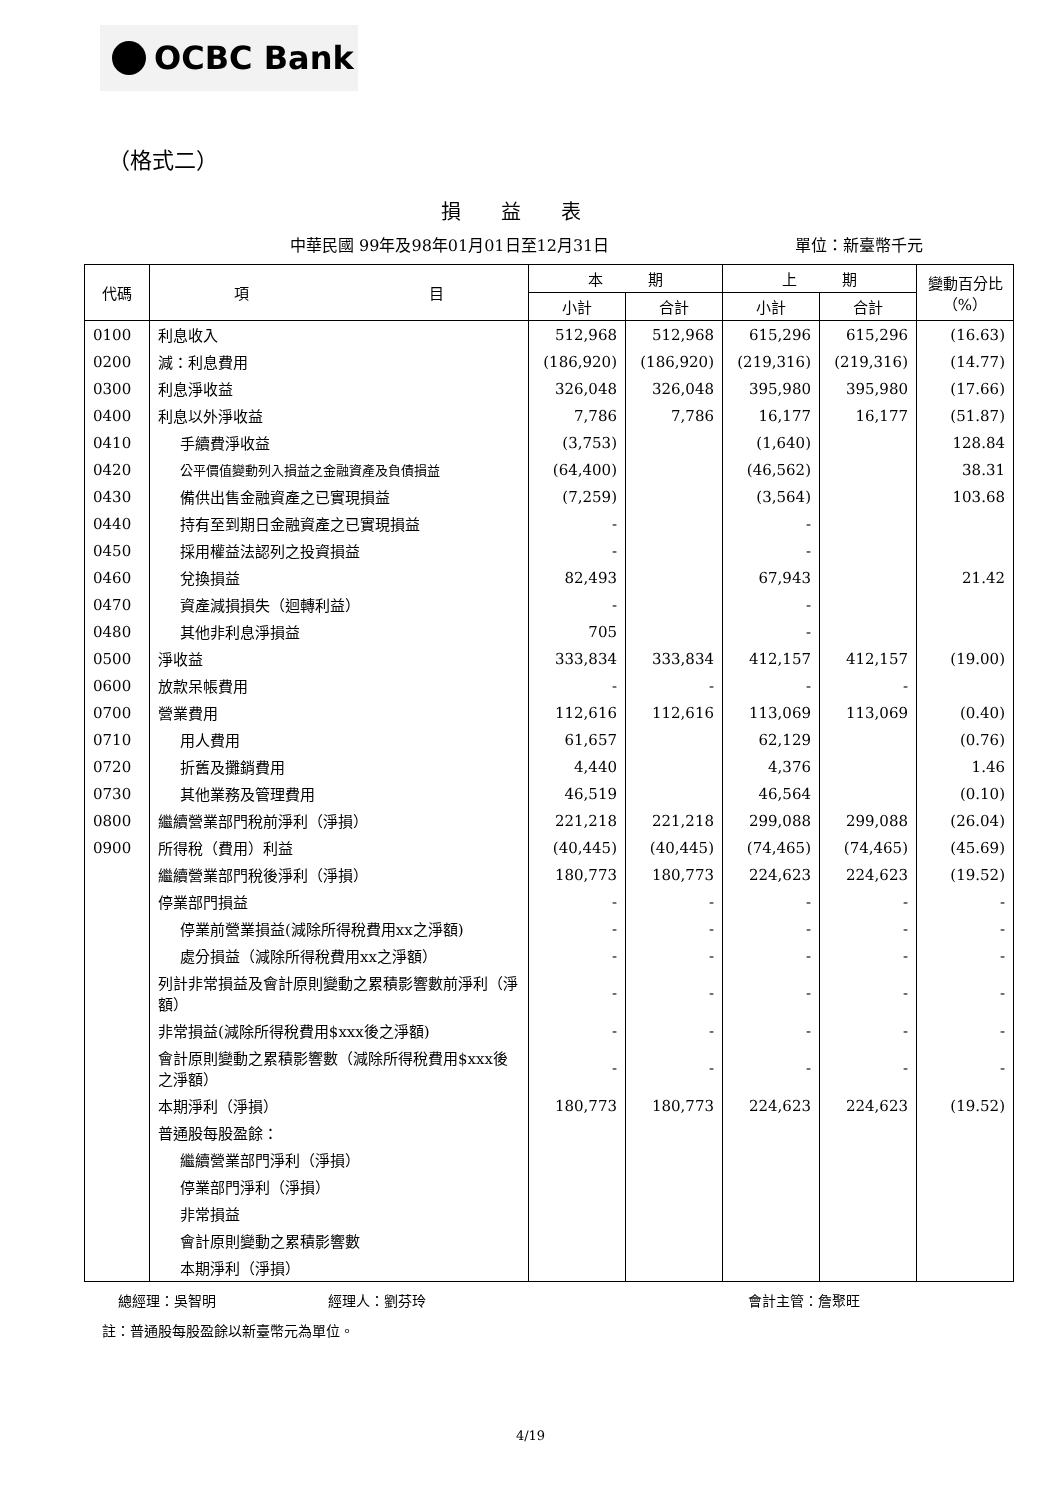OCBC Bank
（格式二）
損益表
中華民國 99年及98年01月01日至12月31日
單位：新臺幣千元
| 代碼 | 項 目 | 本 期 | | 上 期 | | 變動百分比（%） |
| --- | --- | --- | --- | --- | --- | --- |
| | | 小計 | 合計 | 小計 | 合計 | |
| 0100 | 利息收入 | 512,968 | 512,968 | 615,296 | 615,296 | (16.63) |
| 0200 | 減：利息費用 | (186,920) | (186,920) | (219,316) | (219,316) | (14.77) |
| 0300 | 利息淨收益 | 326,048 | 326,048 | 395,980 | 395,980 | (17.66) |
| 0400 | 利息以外淨收益 | 7,786 | 7,786 | 16,177 | 16,177 | (51.87) |
| 0410 | 手續費淨收益 | (3,753) | | (1,640) | | 128.84 |
| 0420 | 公平價值變動列入損益之金融資產及負債損益 | (64,400) | | (46,562) | | 38.31 |
| 0430 | 備供出售金融資產之已實現損益 | (7,259) | | (3,564) | | 103.68 |
| 0440 | 持有至到期日金融資產之已實現損益 | - | | - | | |
| 0450 | 採用權益法認列之投資損益 | - | | - | | |
| 0460 | 兌換損益 | 82,493 | | 67,943 | | 21.42 |
| 0470 | 資產減損損失（迴轉利益） | - | | - | | |
| 0480 | 其他非利息淨損益 | 705 | | - | | |
| 0500 | 淨收益 | 333,834 | 333,834 | 412,157 | 412,157 | (19.00) |
| 0600 | 放款呆帳費用 | - | - | - | - | |
| 0700 | 營業費用 | 112,616 | 112,616 | 113,069 | 113,069 | (0.40) |
| 0710 | 用人費用 | 61,657 | | 62,129 | | (0.76) |
| 0720 | 折舊及攤銷費用 | 4,440 | | 4,376 | | 1.46 |
| 0730 | 其他業務及管理費用 | 46,519 | | 46,564 | | (0.10) |
| 0800 | 繼續營業部門稅前淨利（淨損） | 221,218 | 221,218 | 299,088 | 299,088 | (26.04) |
| 0900 | 所得稅（費用）利益 | (40,445) | (40,445) | (74,465) | (74,465) | (45.69) |
| | 繼續營業部門稅後淨利（淨損） | 180,773 | 180,773 | 224,623 | 224,623 | (19.52) |
| | 停業部門損益 | - | - | - | - | - |
| | 停業前營業損益(減除所得稅費用xx之淨額) | - | - | - | - | - |
| | 處分損益（減除所得稅費用xx之淨額） | - | - | - | - | - |
| | 列計非常損益及會計原則變動之累積影響數前淨利（淨額） | - | - | - | - | - |
| | 非常損益(減除所得稅費用$xxx後之淨額) | - | - | - | - | - |
| | 會計原則變動之累積影響數（減除所得稅費用$xxx後之淨額） | - | - | - | - | - |
| | 本期淨利（淨損） | 180,773 | 180,773 | 224,623 | 224,623 | (19.52) |
| | 普通股每股盈餘： | | | | | |
| | 繼續營業部門淨利（淨損） | | | | | |
| | 停業部門淨利（淨損） | | | | | |
| | 非常損益 | | | | | |
| | 會計原則變動之累積影響數 | | | | | |
| | 本期淨利（淨損） | | | | | |
總經理：吳智明 經理人：劉芬玲 會計主管：詹聚旺
註：普通股每股盈餘以新臺幣元為單位。
4/19